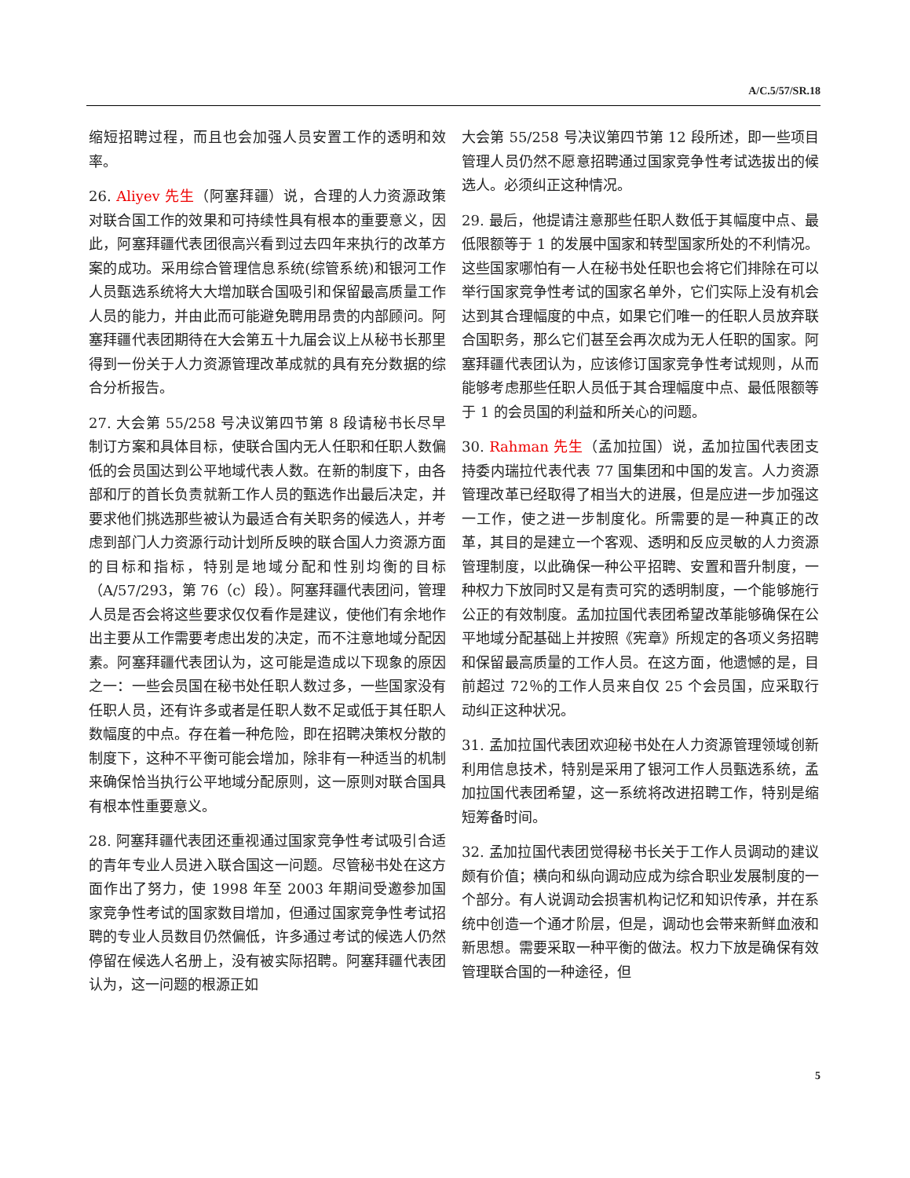A/C.5/57/SR.18
缩短招聘过程，而且也会加强人员安置工作的透明和效率。
26. Aliyev 先生（阿塞拜疆）说，合理的人力资源政策对联合国工作的效果和可持续性具有根本的重要意义，因此，阿塞拜疆代表团很高兴看到过去四年来执行的改革方案的成功。采用综合管理信息系统(综管系统)和银河工作人员甄选系统将大大增加联合国吸引和保留最高质量工作人员的能力，并由此而可能避免聘用昂贵的内部顾问。阿塞拜疆代表团期待在大会第五十九届会议上从秘书长那里得到一份关于人力资源管理改革成就的具有充分数据的综合分析报告。
27. 大会第 55/258 号决议第四节第 8 段请秘书长尽早制订方案和具体目标，使联合国内无人任职和任职人数偏低的会员国达到公平地域代表人数。在新的制度下，由各部和厅的首长负责就新工作人员的甄选作出最后决定，并要求他们挑选那些被认为最适合有关职务的候选人，并考虑到部门人力资源行动计划所反映的联合国人力资源方面的目标和指标，特别是地域分配和性别均衡的目标（A/57/293，第 76（c）段）。阿塞拜疆代表团问，管理人员是否会将这些要求仅仅看作是建议，使他们有余地作出主要从工作需要考虑出发的决定，而不注意地域分配因素。阿塞拜疆代表团认为，这可能是造成以下现象的原因之一：一些会员国在秘书处任职人数过多，一些国家没有任职人员，还有许多或者是任职人数不足或低于其任职人数幅度的中点。存在着一种危险，即在招聘决策权分散的制度下，这种不平衡可能会增加，除非有一种适当的机制来确保恰当执行公平地域分配原则，这一原则对联合国具有根本性重要意义。
28. 阿塞拜疆代表团还重视通过国家竞争性考试吸引合适的青年专业人员进入联合国这一问题。尽管秘书处在这方面作出了努力，使 1998 年至 2003 年期间受邀参加国家竞争性考试的国家数目增加，但通过国家竞争性考试招聘的专业人员数目仍然偏低，许多通过考试的候选人仍然停留在候选人名册上，没有被实际招聘。阿塞拜疆代表团认为，这一问题的根源正如
大会第 55/258 号决议第四节第 12 段所述，即一些项目管理人员仍然不愿意招聘通过国家竞争性考试选拔出的候选人。必须纠正这种情况。
29. 最后，他提请注意那些任职人数低于其幅度中点、最低限额等于 1 的发展中国家和转型国家所处的不利情况。这些国家哪怕有一人在秘书处任职也会将它们排除在可以举行国家竞争性考试的国家名单外，它们实际上没有机会达到其合理幅度的中点，如果它们唯一的任职人员放弃联合国职务，那么它们甚至会再次成为无人任职的国家。阿塞拜疆代表团认为，应该修订国家竞争性考试规则，从而能够考虑那些任职人员低于其合理幅度中点、最低限额等于 1 的会员国的利益和所关心的问题。
30. Rahman 先生（孟加拉国）说，孟加拉国代表团支持委内瑞拉代表代表 77 国集团和中国的发言。人力资源管理改革已经取得了相当大的进展，但是应进一步加强这一工作，使之进一步制度化。所需要的是一种真正的改革，其目的是建立一个客观、透明和反应灵敏的人力资源管理制度，以此确保一种公平招聘、安置和晋升制度，一种权力下放同时又是有责可究的透明制度，一个能够施行公正的有效制度。孟加拉国代表团希望改革能够确保在公平地域分配基础上并按照《宪章》所规定的各项义务招聘和保留最高质量的工作人员。在这方面，他遗憾的是，目前超过 72％的工作人员来自仅 25 个会员国，应采取行动纠正这种状况。
31. 孟加拉国代表团欢迎秘书处在人力资源管理领域创新利用信息技术，特别是采用了银河工作人员甄选系统，孟加拉国代表团希望，这一系统将改进招聘工作，特别是缩短筹备时间。
32. 孟加拉国代表团觉得秘书长关于工作人员调动的建议颇有价值；横向和纵向调动应成为综合职业发展制度的一个部分。有人说调动会损害机构记忆和知识传承，并在系统中创造一个通才阶层，但是，调动也会带来新鲜血液和新思想。需要采取一种平衡的做法。权力下放是确保有效管理联合国的一种途径，但
5